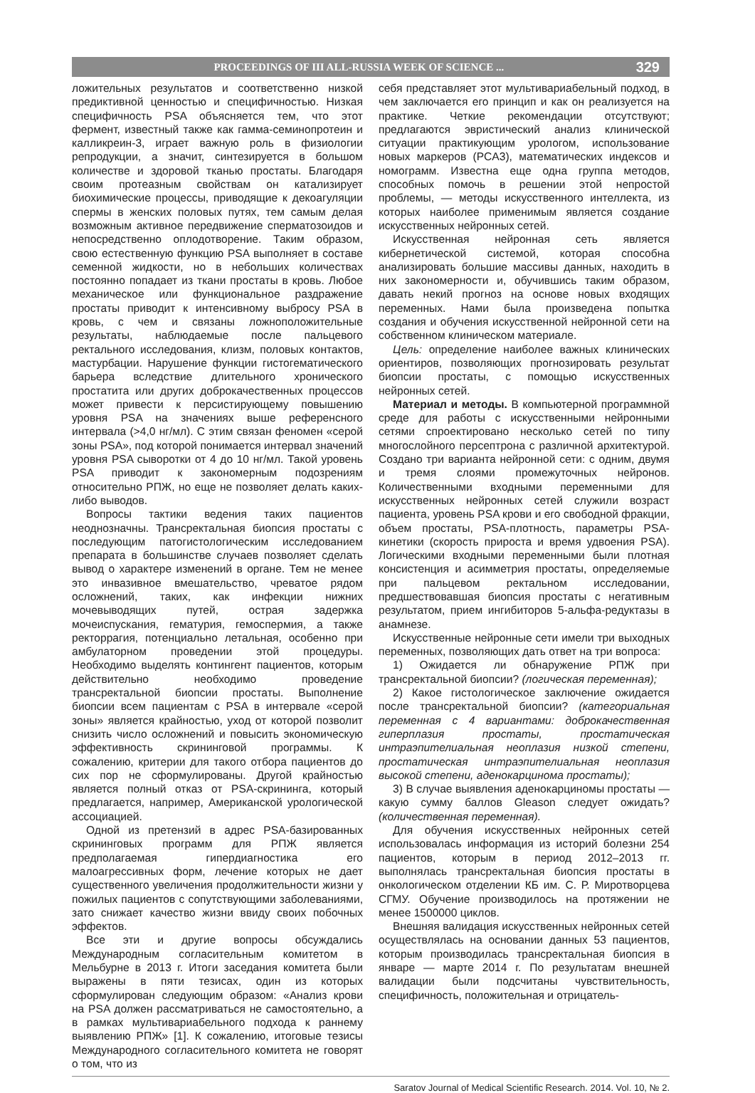PROCEEDINGS OF III ALL-RUSSIA WEEK OF SCIENCE ... 329
ложительных результатов и соответственно низкой предиктивной ценностью и специфичностью. Низкая специфичность PSA объясняется тем, что этот фермент, известный также как гамма-семинопротеин и калликреин-3, играет важную роль в физиологии репродукции, а значит, синтезируется в большом количестве и здоровой тканью простаты. Благодаря своим протеазным свойствам он катализирует биохимические процессы, приводящие к декоагуляции спермы в женских половых путях, тем самым делая возможным активное передвижение сперматозоидов и непосредственно оплодотворение. Таким образом, свою естественную функцию PSA выполняет в составе семенной жидкости, но в небольших количествах постоянно попадает из ткани простаты в кровь. Любое механическое или функциональное раздражение простаты приводит к интенсивному выбросу PSA в кровь, с чем и связаны ложноположительные результаты, наблюдаемые после пальцевого ректального исследования, клизм, половых контактов, мастурбации. Нарушение функции гистогематического барьера вследствие длительного хронического простатита или других доброкачественных процессов может привести к персистирующему повышению уровня PSA на значениях выше референсного интервала (>4,0 нг/мл). С этим связан феномен «серой зоны PSA», под которой понимается интервал значений уровня PSA сыворотки от 4 до 10 нг/мл. Такой уровень PSA приводит к закономерным подозрениям относительно РПЖ, но еще не позволяет делать каких-либо выводов.
Вопросы тактики ведения таких пациентов неоднозначны. Трансректальная биопсия простаты с последующим патогистологическим исследованием препарата в большинстве случаев позволяет сделать вывод о характере изменений в органе. Тем не менее это инвазивное вмешательство, чреватое рядом осложнений, таких, как инфекции нижних мочевыводящих путей, острая задержка мочеиспускания, гематурия, гемоспермия, а также ректоррагия, потенциально летальная, особенно при амбулаторном проведении этой процедуры. Необходимо выделять контингент пациентов, которым действительно необходимо проведение трансректальной биопсии простаты. Выполнение биопсии всем пациентам с PSA в интервале «серой зоны» является крайностью, уход от которой позволит снизить число осложнений и повысить экономическую эффективность скрининговой программы. К сожалению, критерии для такого отбора пациентов до сих пор не сформулированы. Другой крайностью является полный отказ от PSA-скрининга, который предлагается, например, Американской урологической ассоциацией.
Одной из претензий в адрес PSA-базированных скрининговых программ для РПЖ является предполагаемая гипердиагностика его малоагрессивных форм, лечение которых не дает существенного увеличения продолжительности жизни у пожилых пациентов с сопутствующими заболеваниями, зато снижает качество жизни ввиду своих побочных эффектов.
Все эти и другие вопросы обсуждались Международным согласительным комитетом в Мельбурне в 2013 г. Итоги заседания комитета были выражены в пяти тезисах, один из которых сформулирован следующим образом: «Анализ крови на PSA должен рассматриваться не самостоятельно, а в рамках мультивариабельного подхода к раннему выявлению РПЖ» [1]. К сожалению, итоговые тезисы Международного согласительного комитета не говорят о том, что из
себя представляет этот мультивариабельный подход, в чем заключается его принцип и как он реализуется на практике. Четкие рекомендации отсутствуют; предлагаются эвристический анализ клинической ситуации практикующим урологом, использование новых маркеров (PCA3), математических индексов и номограмм. Известна еще одна группа методов, способных помочь в решении этой непростой проблемы, — методы искусственного интеллекта, из которых наиболее применимым является создание искусственных нейронных сетей.
Искусственная нейронная сеть является кибернетической системой, которая способна анализировать большие массивы данных, находить в них закономерности и, обучившись таким образом, давать некий прогноз на основе новых входящих переменных. Нами была произведена попытка создания и обучения искусственной нейронной сети на собственном клиническом материале.
Цель: определение наиболее важных клинических ориентиров, позволяющих прогнозировать результат биопсии простаты, с помощью искусственных нейронных сетей.
Материал и методы. В компьютерной программной среде для работы с искусственными нейронными сетями спроектировано несколько сетей по типу многослойного персептрона с различной архитектурой. Создано три варианта нейронной сети: с одним, двумя и тремя слоями промежуточных нейронов. Количественными входными переменными для искусственных нейронных сетей служили возраст пациента, уровень PSA крови и его свободной фракции, объем простаты, PSA-плотность, параметры PSA-кинетики (скорость прироста и время удвоения PSA). Логическими входными переменными были плотная консистенция и асимметрия простаты, определяемые при пальцевом ректальном исследовании, предшествовавшая биопсия простаты с негативным результатом, прием ингибиторов 5-альфа-редуктазы в анамнезе.
Искусственные нейронные сети имели три выходных переменных, позволяющих дать ответ на три вопроса:
1) Ожидается ли обнаружение РПЖ при трансректальной биопсии? (логическая переменная);
2) Какое гистологическое заключение ожидается после трансректальной биопсии? (категориальная переменная с 4 вариантами: доброкачественная гиперплазия простаты, простатическая интраэпителиальная неоплазия низкой степени, простатическая интраэпителиальная неоплазия высокой степени, аденокарцинома простаты);
3) В случае выявления аденокарциномы простаты — какую сумму баллов Gleason следует ожидать? (количественная переменная).
Для обучения искусственных нейронных сетей использовалась информация из историй болезни 254 пациентов, которым в период 2012–2013 гг. выполнялась трансректальная биопсия простаты в онкологическом отделении КБ им. С. Р. Миротворцева СГМУ. Обучение производилось на протяжении не менее 1500000 циклов.
Внешняя валидация искусственных нейронных сетей осуществлялась на основании данных 53 пациентов, которым производилась трансректальная биопсия в январе — марте 2014 г. По результатам внешней валидации были подсчитаны чувствительность, специфичность, положительная и отрицатель-
Saratov Journal of Medical Scientific Research. 2014. Vol. 10, № 2.